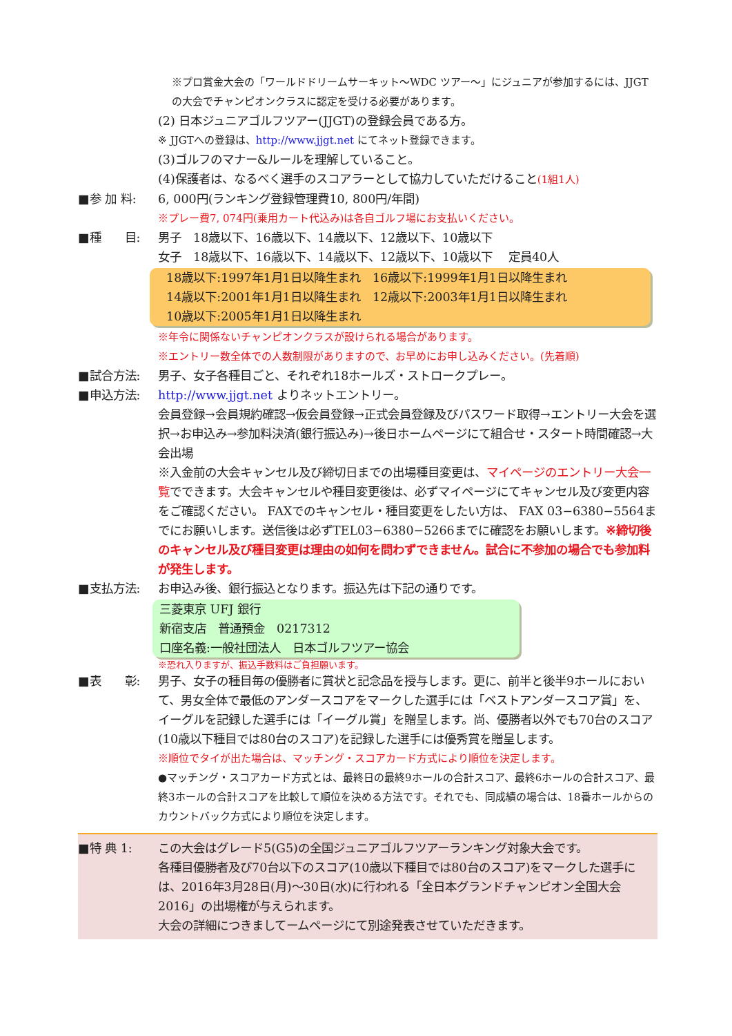※プロ賞金大会の「ワールドドリームサーキット～WDC ツアー～」にジュニアが参加するには、JJGTの大会でチャンピオンクラスに認定を受ける必要があります。
(2) 日本ジュニアゴルフツアー(JJGT)の登録会員である方。
※ JJGTへの登録は、http://www.jjgt.net にてネット登録できます。
(3)ゴルフのマナー&ルールを理解していること。
(4)保護者は、なるべく選手のスコアラーとして協力していただけること(1組1人)
■参 加 料: 6, 000円(ランキング登録管理費10, 800円/年間)
※プレー費7, 074円(乗用カート代込み)は各自ゴルフ場にお支払いください。
■種　　目: 男子　18歳以下、16歳以下、14歳以下、12歳以下、10歳以下
女子　18歳以下、16歳以下、14歳以下、12歳以下、10歳以下　 定員40人
18歳以下:1997年1月1日以降生まれ　16歳以下:1999年1月1日以降生まれ
14歳以下:2001年1月1日以降生まれ　12歳以下:2003年1月1日以降生まれ
10歳以下:2005年1月1日以降生まれ
※年令に関係ないチャンピオンクラスが設けられる場合があります。
※エントリー数全体での人数制限がありますので、お早めにお申し込みください。(先着順)
■試合方法: 男子、女子各種目ごと、それぞれ18ホールズ・ストロークプレー。
■申込方法: http://www.jjgt.net よりネットエントリー。
会員登録→会員規約確認→仮会員登録→正式会員登録及びパスワード取得→エントリー大会を選択→お申込み→参加料決済(銀行振込み)→後日ホームページにて組合せ・スタート時間確認→大会出場
※入金前の大会キャンセル及び締切日までの出場種目変更は、マイページのエントリー大会一覧でできます。大会キャンセルや種目変更後は、必ずマイページにてキャンセル及び変更内容をご確認ください。 FAXでのキャンセル・種目変更をしたい方は、 FAX 03−6380−5564までにお願いします。送信後は必ずTEL03−6380−5266までに確認をお願いします。※締切後のキャンセル及び種目変更は理由の如何を問わずできません。試合に不参加の場合でも参加料が発生します。
■支払方法: お申込み後、銀行振込となります。振込先は下記の通りです。
三菱東京 UFJ 銀行
新宿支店　普通預金　0217312
口座名義:一般社団法人　日本ゴルフツアー協会
※恐れ入りますが、振込手数料はご負担願います。
■表　　彰: 男子、女子の種目毎の優勝者に賞状と記念品を授与します。更に、前半と後半9ホールにおいて、男女全体で最低のアンダースコアをマークした選手には「ベストアンダースコア賞」を、イーグルを記録した選手には「イーグル賞」を贈呈します。尚、優勝者以外でも70台のスコア(10歳以下種目では80台のスコア)を記録した選手には優秀賞を贈呈します。
※順位でタイが出た場合は、マッチング・スコアカード方式により順位を決定します。
●マッチング・スコアカード方式とは、最終日の最終9ホールの合計スコア、最終6ホールの合計スコア、最終3ホールの合計スコアを比較して順位を決める方法です。それでも、同成績の場合は、18番ホールからのカウントバック方式により順位を決定します。
■特 典 1: この大会はグレード5(G5)の全国ジュニアゴルフツアーランキング対象大会です。
各種目優勝者及び70台以下のスコア(10歳以下種目では80台のスコア)をマークした選手には、2016年3月28日(月)～30日(水)に行われる「全日本グランドチャンピオン全国大会2016」の出場権が与えられます。
大会の詳細につきましてームページにて別途発表させていただきます。